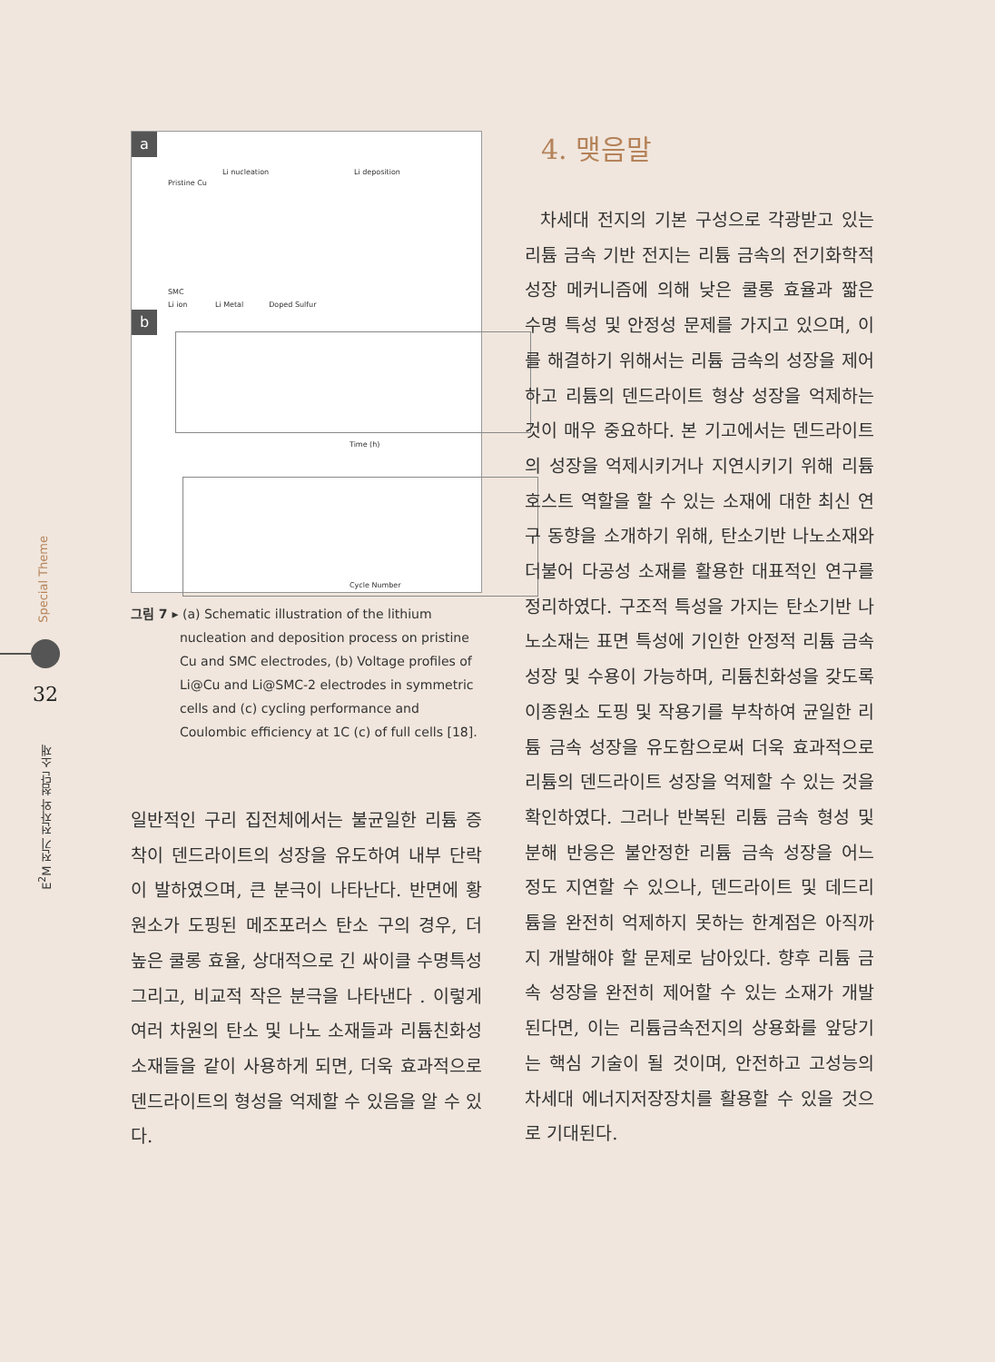Special Theme
32
E<sup>2</sup>M 전기 전자와 첨단 소재
a
Pristine Cu
Li nucleation Li deposition
SMC
Li ion Li Metal Doped Sulfur
b
Time (h)
Cycle Number
그림 7 ▸ (a) Schematic illustration of the lithium nucleation and deposition process on pristine Cu and SMC electrodes, (b) Voltage profiles of Li@Cu and Li@SMC-2 electrodes in symmetric cells and (c) cycling performance and Coulombic efficiency at 1C (c) of full cells [18].
일반적인 구리 집전체에서는 불균일한 리튬 증착이 덴드라이트의 성장을 유도하여 내부 단락이 발하였으며, 큰 분극이 나타난다. 반면에 황 원소가 도핑된 메조포러스 탄소 구의 경우, 더 높은 쿨롱 효율, 상대적으로 긴 싸이클 수명특성 그리고, 비교적 작은 분극을 나타낸다 . 이렇게 여러 차원의 탄소 및 나노 소재들과 리튬친화성 소재들을 같이 사용하게 되면, 더욱 효과적으로 덴드라이트의 형성을 억제할 수 있음을 알 수 있다.
4. 맺음말
차세대 전지의 기본 구성으로 각광받고 있는 리튬 금속 기반 전지는 리튬 금속의 전기화학적 성장 메커니즘에 의해 낮은 쿨롱 효율과 짧은 수명 특성 및 안정성 문제를 가지고 있으며, 이를 해결하기 위해서는 리튬 금속의 성장을 제어하고 리튬의 덴드라이트 형상 성장을 억제하는 것이 매우 중요하다. 본 기고에서는 덴드라이트의 성장을 억제시키거나 지연시키기 위해 리튬 호스트 역할을 할 수 있는 소재에 대한 최신 연구 동향을 소개하기 위해, 탄소기반 나노소재와 더불어 다공성 소재를 활용한 대표적인 연구를 정리하였다. 구조적 특성을 가지는 탄소기반 나노소재는 표면 특성에 기인한 안정적 리튬 금속 성장 및 수용이 가능하며, 리튬친화성을 갖도록 이종원소 도핑 및 작용기를 부착하여 균일한 리튬 금속 성장을 유도함으로써 더욱 효과적으로 리튬의 덴드라이트 성장을 억제할 수 있는 것을 확인하였다. 그러나 반복된 리튬 금속 형성 및 분해 반응은 불안정한 리튬 금속 성장을 어느 정도 지연할 수 있으나, 덴드라이트 및 데드리튬을 완전히 억제하지 못하는 한계점은 아직까지 개발해야 할 문제로 남아있다. 향후 리튬 금속 성장을 완전히 제어할 수 있는 소재가 개발된다면, 이는 리튬금속전지의 상용화를 앞당기는 핵심 기술이 될 것이며, 안전하고 고성능의 차세대 에너지저장장치를 활용할 수 있을 것으로 기대된다.